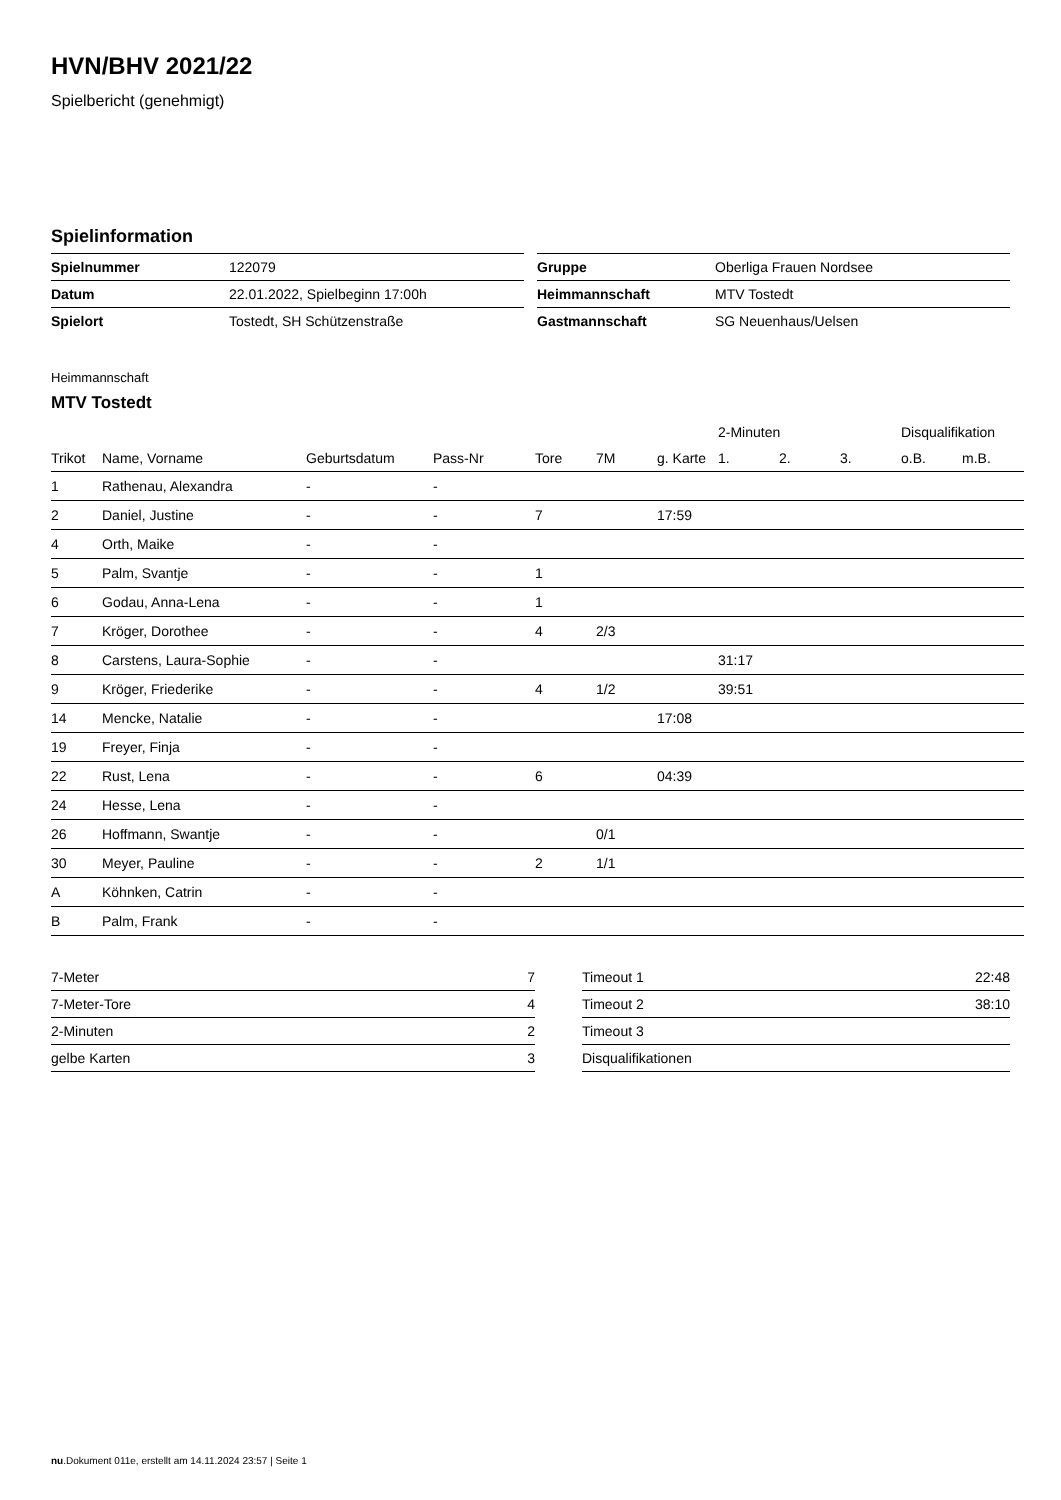HVN/BHV 2021/22
Spielbericht (genehmigt)
Spielinformation
| Spielnummer | 122079 |
| Datum | 22.01.2022, Spielbeginn 17:00h |
| Spielort | Tostedt, SH Schützenstraße |
| Gruppe | Oberliga Frauen Nordsee |
| Heimmannschaft | MTV Tostedt |
| Gastmannschaft | SG Neuenhaus/Uelsen |
Heimmannschaft
MTV Tostedt
| | | | | | | | 2-Minuten | | | Disqualifikation | |
| --- | --- | --- | --- | --- | --- | --- | --- | --- | --- | --- | --- |
| Trikot | Name, Vorname | Geburtsdatum | Pass-Nr | Tore | 7M | g. Karte | 1. | 2. | 3. | o.B. | m.B. |
| 1 | Rathenau, Alexandra | - | - | | | | | | | | |
| 2 | Daniel, Justine | - | - | 7 | | 17:59 | | | | | |
| 4 | Orth, Maike | - | - | | | | | | | | |
| 5 | Palm, Svantje | - | - | 1 | | | | | | | |
| 6 | Godau, Anna-Lena | - | - | 1 | | | | | | | |
| 7 | Kröger, Dorothee | - | - | 4 | 2/3 | | | | | | |
| 8 | Carstens, Laura-Sophie | - | - | | | | 31:17 | | | | |
| 9 | Kröger, Friederike | - | - | 4 | 1/2 | | 39:51 | | | | |
| 14 | Mencke, Natalie | - | - | | | 17:08 | | | | | |
| 19 | Freyer, Finja | - | - | | | | | | | | |
| 22 | Rust, Lena | - | - | 6 | | 04:39 | | | | | |
| 24 | Hesse, Lena | - | - | | | | | | | | |
| 26 | Hoffmann, Swantje | - | - | | 0/1 | | | | | | |
| 30 | Meyer, Pauline | - | - | 2 | 1/1 | | | | | | |
| A | Köhnken, Catrin | - | - | | | | | | | | |
| B | Palm, Frank | - | - | | | | | | | | |
| 7-Meter | 7 |
| 7-Meter-Tore | 4 |
| 2-Minuten | 2 |
| gelbe Karten | 3 |
| Timeout 1 | 22:48 |
| Timeout 2 | 38:10 |
| Timeout 3 | |
| Disqualifikationen | |
nu.Dokument 011e, erstellt am 14.11.2024 23:57 | Seite 1